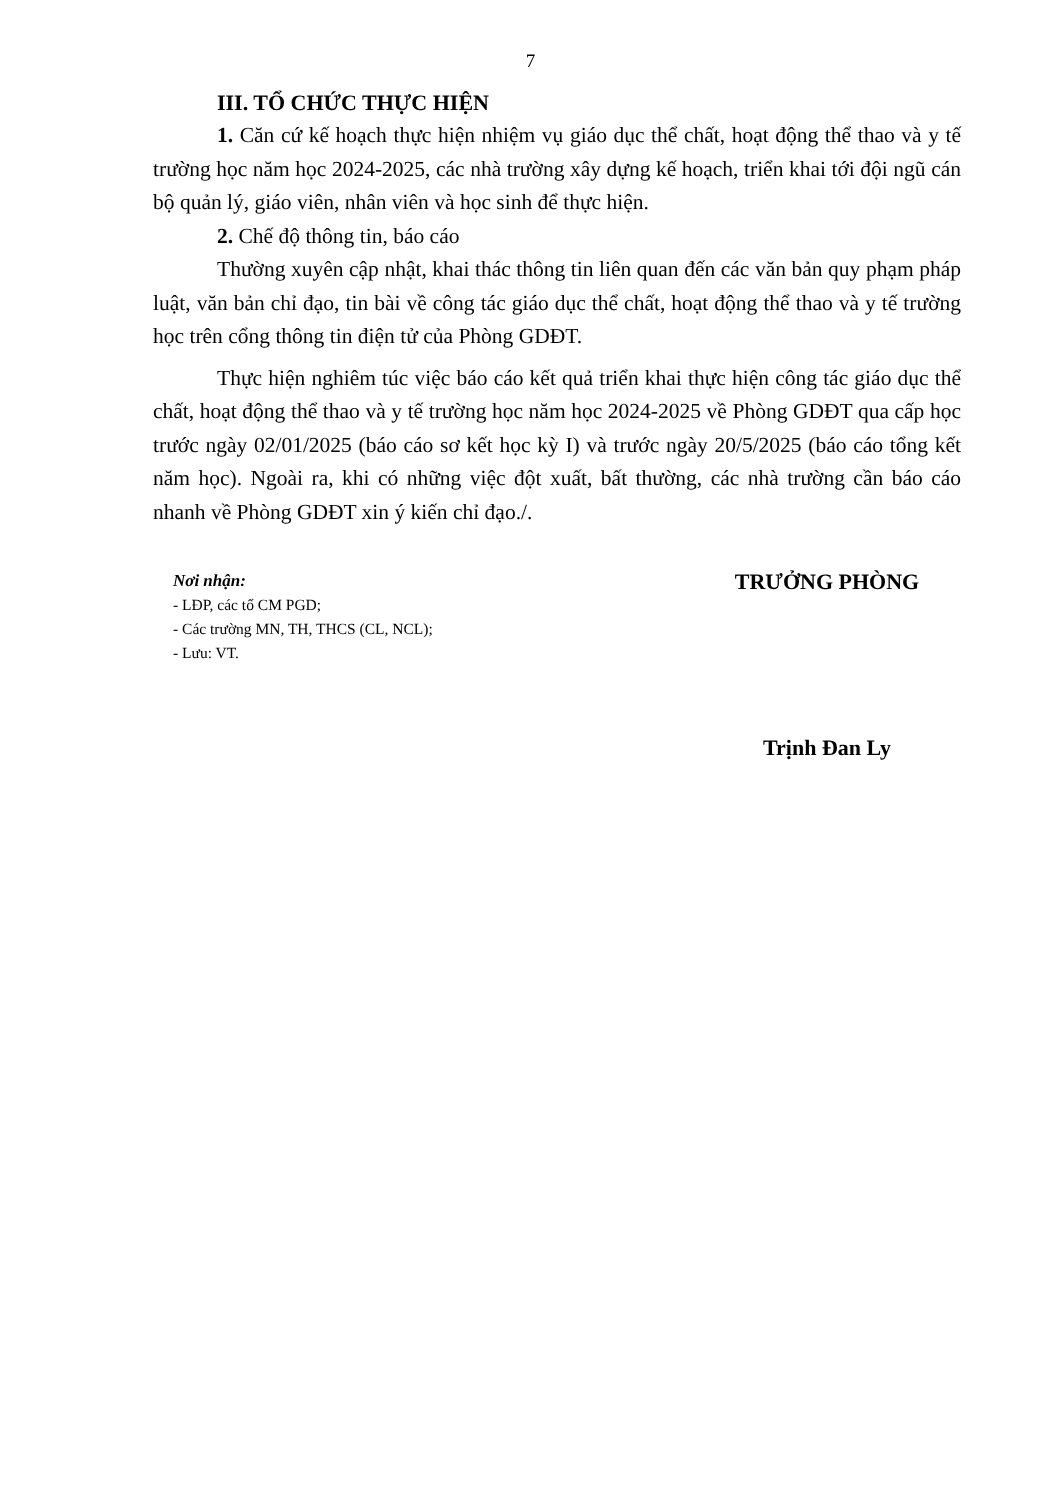7
III. TỔ CHỨC THỰC HIỆN
1. Căn cứ kế hoạch thực hiện nhiệm vụ giáo dục thể chất, hoạt động thể thao và y tế trường học năm học 2024-2025, các nhà trường xây dựng kế hoạch, triển khai tới đội ngũ cán bộ quản lý, giáo viên, nhân viên và học sinh để thực hiện.
2. Chế độ thông tin, báo cáo
Thường xuyên cập nhật, khai thác thông tin liên quan đến các văn bản quy phạm pháp luật, văn bản chỉ đạo, tin bài về công tác giáo dục thể chất, hoạt động thể thao và y tế trường học trên cổng thông tin điện tử của Phòng GDĐT.
Thực hiện nghiêm túc việc báo cáo kết quả triển khai thực hiện công tác giáo dục thể chất, hoạt động thể thao và y tế trường học năm học 2024-2025 về Phòng GDĐT qua cấp học trước ngày 02/01/2025 (báo cáo sơ kết học kỳ I) và trước ngày 20/5/2025 (báo cáo tổng kết năm học). Ngoài ra, khi có những việc đột xuất, bất thường, các nhà trường cần báo cáo nhanh về Phòng GDĐT xin ý kiến chỉ đạo./.
Nơi nhận:
- LĐP, các tổ CM PGD;
- Các trường MN, TH, THCS (CL, NCL);
- Lưu: VT.
TRƯỞNG PHÒNG
Trịnh Đan Ly